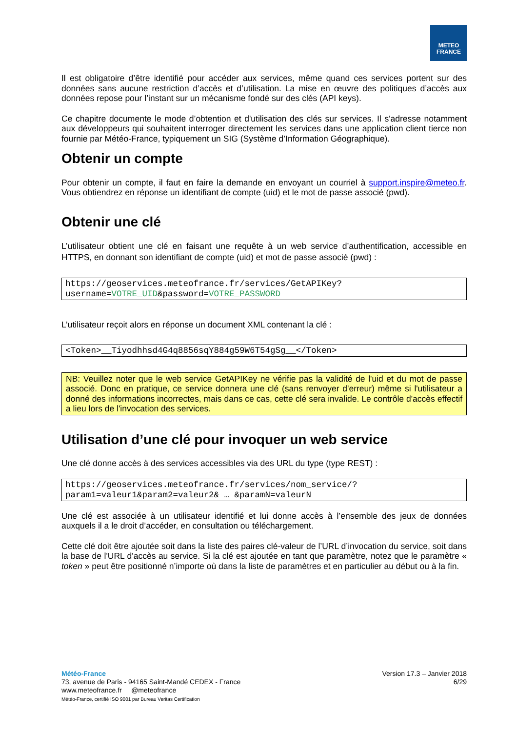METEO
FRANCE
Il est obligatoire d’être identifié pour accéder aux services, même quand ces services portent sur des données sans aucune restriction d’accès et d’utilisation. La mise en œuvre des politiques d’accès aux données repose pour l’instant sur un mécanisme fondé sur des clés (API keys).
Ce chapitre documente le mode d’obtention et d'utilisation des clés sur services. Il s'adresse notamment aux développeurs qui souhaitent interroger directement les services dans une application client tierce non fournie par Météo-France, typiquement un SIG (Système d’Information Géographique).
Obtenir un compte
Pour obtenir un compte, il faut en faire la demande en envoyant un courriel à support.inspire@meteo.fr. Vous obtiendrez en réponse un identifiant de compte (uid) et le mot de passe associé (pwd).
Obtenir une clé
L’utilisateur obtient une clé en faisant une requête à un web service d’authentification, accessible en HTTPS, en donnant son identifiant de compte (uid) et mot de passe associé (pwd) :
https://geoservices.meteofrance.fr/services/GetAPIKey?
username=VOTRE_UID&password=VOTRE_PASSWORD
L’utilisateur reçoit alors en réponse un document XML contenant la clé :
<Token>__Tiyodhhsd4G4q8856sqY884g59W6T54gSg__</Token>
NB: Veuillez noter que le web service GetAPIKey ne vérifie pas la validité de l'uid et du mot de passe associé. Donc en pratique, ce service donnera une clé (sans renvoyer d'erreur) même si l'utilisateur a donné des informations incorrectes, mais dans ce cas, cette clé sera invalide. Le contrôle d'accès effectif a lieu lors de l'invocation des services.
Utilisation d’une clé pour invoquer un web service
Une clé donne accès à des services accessibles via des URL du type (type REST) :
https://geoservices.meteofrance.fr/services/nom_service/?
param1=valeur1&param2=valeur2& … &paramN=valeurN
Une clé est associée à un utilisateur identifié et lui donne accès à l’ensemble des jeux de données auxquels il a le droit d’accéder, en consultation ou téléchargement.
Cette clé doit être ajoutée soit dans la liste des paires clé-valeur de l’URL d’invocation du service, soit dans la base de l'URL d'accès au service. Si la clé est ajoutée en tant que paramètre, notez que le paramètre « token » peut être positionné n’importe où dans la liste de paramètres et en particulier au début ou à la fin.
Météo-France
73, avenue de Paris - 94165 Saint-Mandé CEDEX - France
www.meteofrance.fr @meteofrance
Météo-France, certifié ISO 9001 par Bureau Veritas Certification
Version 17.3 – Janvier 2018
6/29